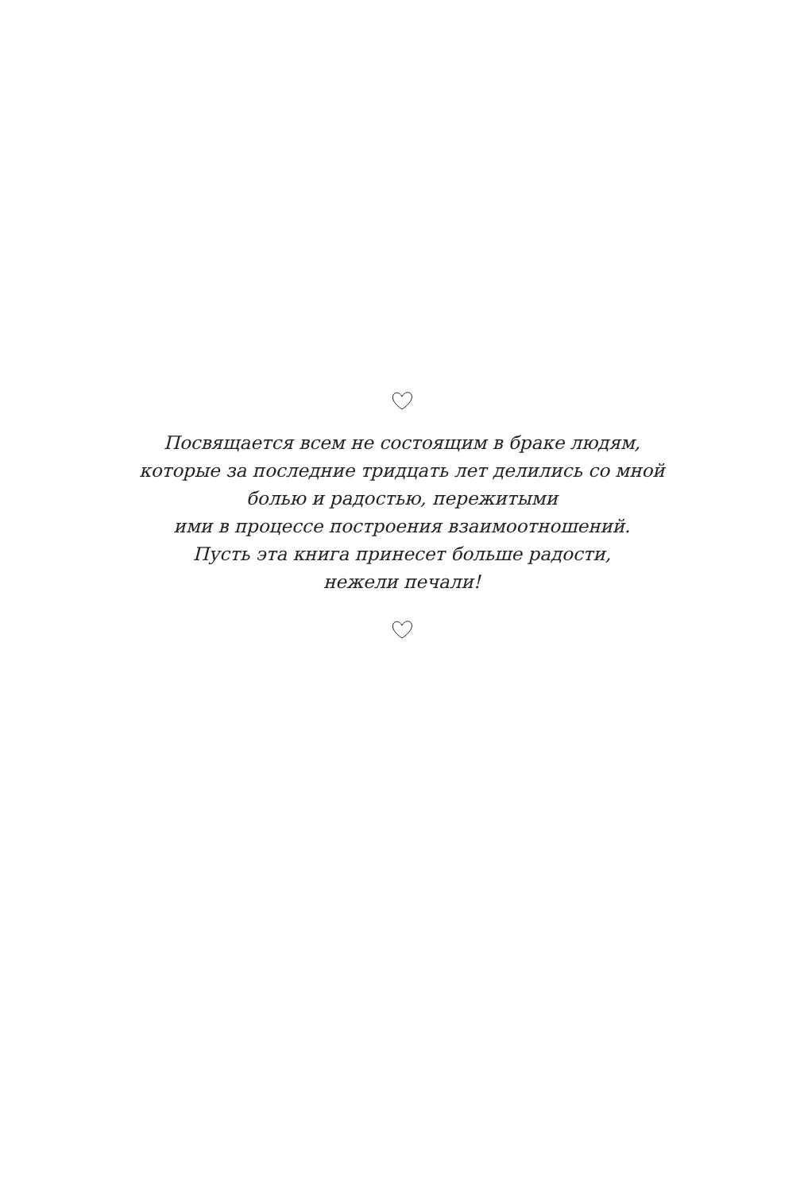Посвящается всем не состоящим в браке людям,
которые за последние тридцать лет делились со мной
болью и радостью, пережитыми
ими в процессе построения взаимоотношений.
Пусть эта книга принесет больше радости,
нежели печали!